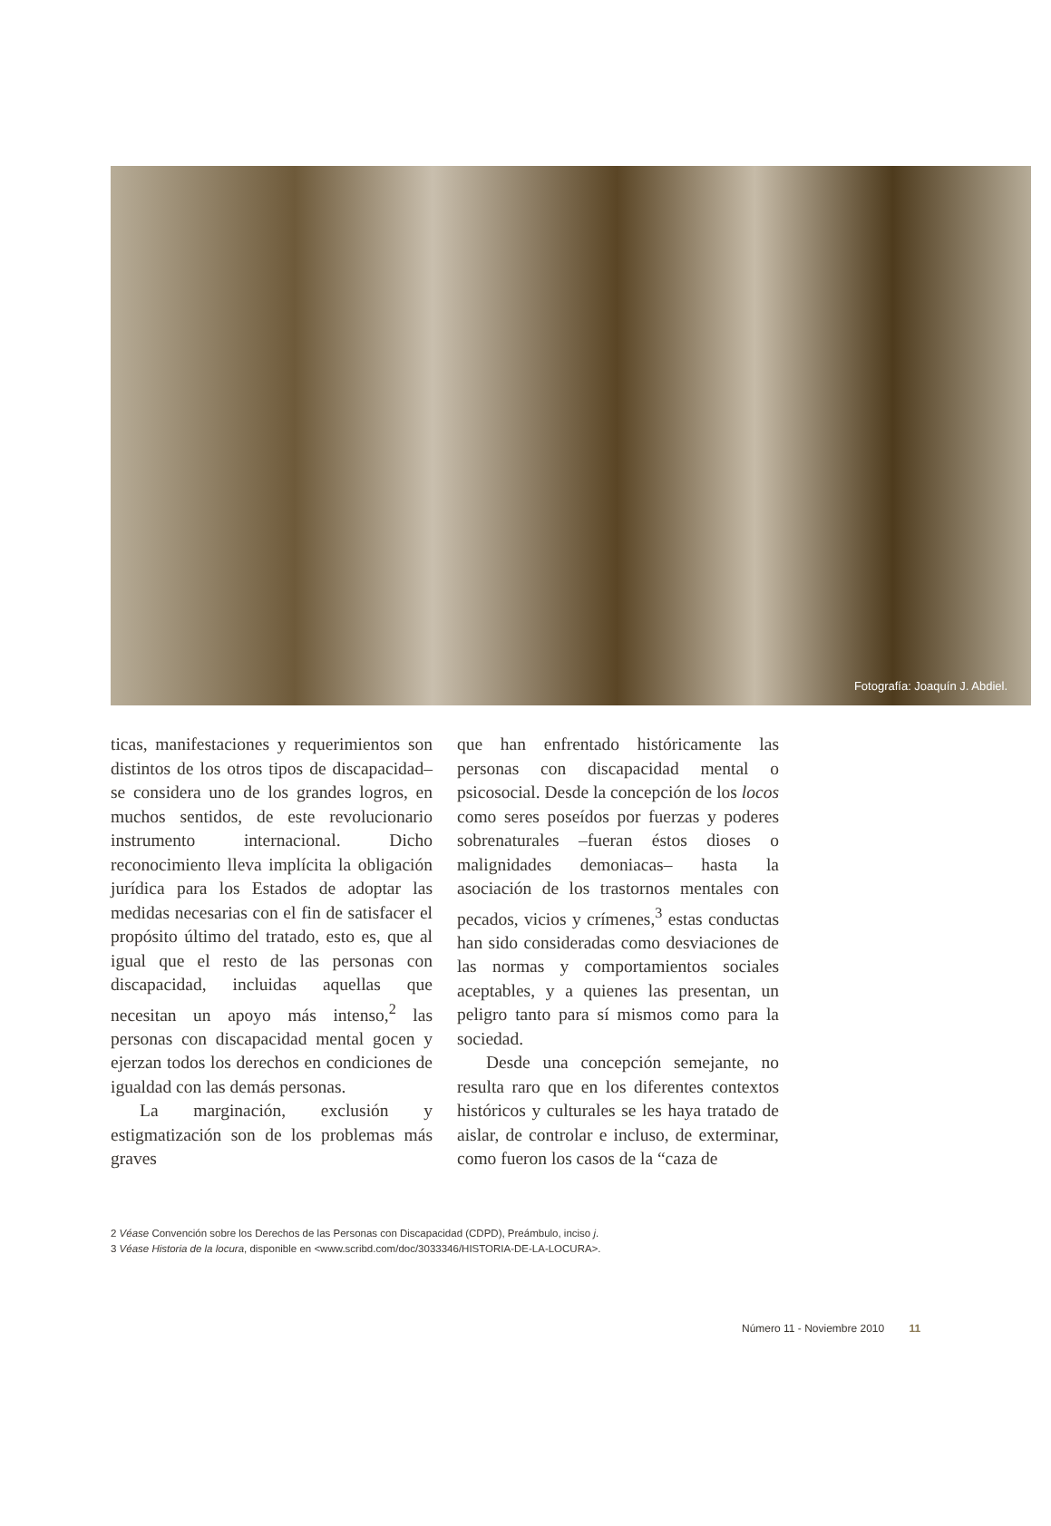Fotografía: Joaquín J. Abdiel.
ticas, manifestaciones y requerimientos son distintos de los otros tipos de discapacidad– se considera uno de los grandes logros, en muchos sentidos, de este revolucionario instrumento internacional. Dicho reconocimiento lleva implícita la obligación jurídica para los Estados de adoptar las medidas necesarias con el fin de satisfacer el propósito último del tratado, esto es, que al igual que el resto de las personas con discapacidad, incluidas aquellas que necesitan un apoyo más intenso,<sup>2</sup> las personas con discapacidad mental gocen y ejerzan todos los derechos en condiciones de igualdad con las demás personas.
La marginación, exclusión y estigmatización son de los problemas más graves
que han enfrentado históricamente las personas con discapacidad mental o psicosocial. Desde la concepción de los locos como seres poseídos por fuerzas y poderes sobrenaturales –fueran éstos dioses o malignidades demoniacas– hasta la asociación de los trastornos mentales con pecados, vicios y crímenes,<sup>3</sup> estas conductas han sido consideradas como desviaciones de las normas y comportamientos sociales aceptables, y a quienes las presentan, un peligro tanto para sí mismos como para la sociedad.
Desde una concepción semejante, no resulta raro que en los diferentes contextos históricos y culturales se les haya tratado de aislar, de controlar e incluso, de exterminar, como fueron los casos de la “caza de
2 Véase Convención sobre los Derechos de las Personas con Discapacidad (CDPD), Preámbulo, inciso j.
3 Véase Historia de la locura, disponible en <www.scribd.com/doc/3033346/HISTORIA-DE-LA-LOCURA>.
Número 11 - Noviembre 2010 11